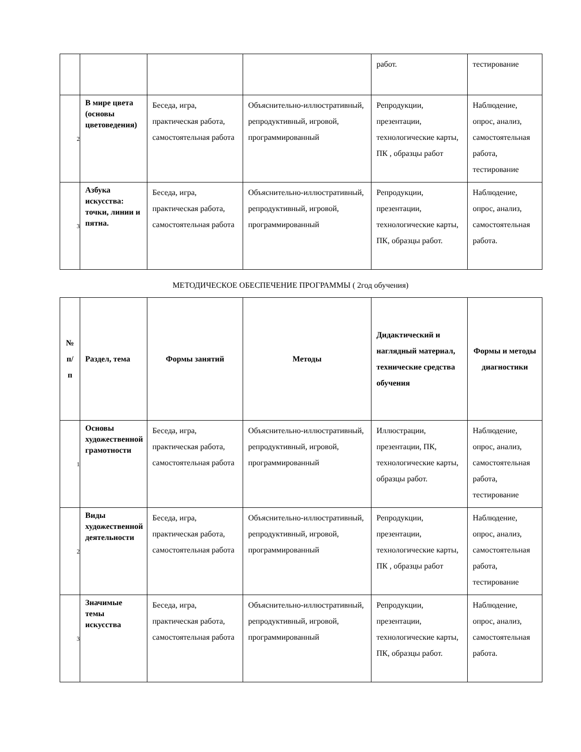| | | | | работ. | тестирование |
| 2 | В мире цвета (основы цветоведения) | Беседа, игра, практическая работа, самостоятельная работа | Объяснительно-иллюстративный, репродуктивный, игровой, программированный | Репродукции, презентации, технологические карты, ПК , образцы работ | Наблюдение, опрос, анализ, самостоятельная работа, тестирование |
| 3 | Азбука искусства: точки, линии и пятна. | Беседа, игра, практическая работа, самостоятельная работа | Объяснительно-иллюстративный, репродуктивный, игровой, программированный | Репродукции, презентации, технологические карты, ПК, образцы работ. | Наблюдение, опрос, анализ, самостоятельная работа. |
МЕТОДИЧЕСКОЕ ОБЕСПЕЧЕНИЕ ПРОГРАММЫ ( 2год обучения)
| № п/п | Раздел, тема | Формы занятий | Методы | Дидактический и наглядный материал, технические средства обучения | Формы и методы диагностики |
| --- | --- | --- | --- | --- | --- |
| 1 | Основы художественной грамотности | Беседа, игра, практическая работа, самостоятельная работа | Объяснительно-иллюстративный, репродуктивный, игровой, программированный | Иллюстрации, презентации, ПК, технологические карты, образцы работ. | Наблюдение, опрос, анализ, самостоятельная работа, тестирование |
| 2 | Виды художественной деятельности | Беседа, игра, практическая работа, самостоятельная работа | Объяснительно-иллюстративный, репродуктивный, игровой, программированный | Репродукции, презентации, технологические карты, ПК , образцы работ | Наблюдение, опрос, анализ, самостоятельная работа, тестирование |
| 3 | Значимые темы искусства | Беседа, игра, практическая работа, самостоятельная работа | Объяснительно-иллюстративный, репродуктивный, игровой, программированный | Репродукции, презентации, технологические карты, ПК, образцы работ. | Наблюдение, опрос, анализ, самостоятельная работа. |